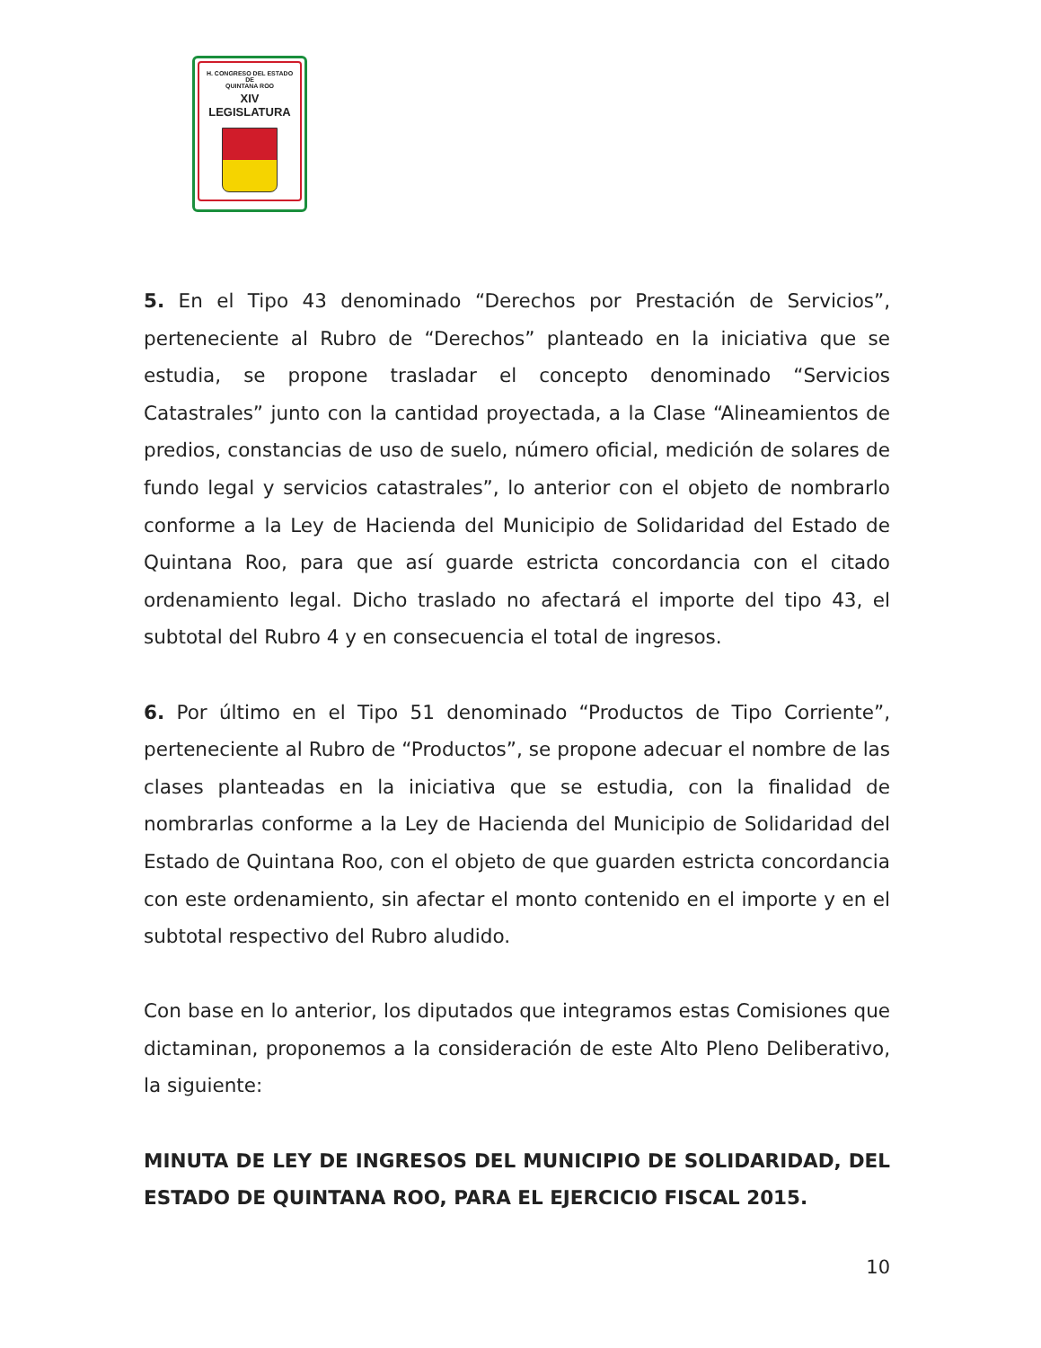H. CONGRESO DEL ESTADO
DE
QUINTANA ROO
XIV LEGISLATURA
5. En el Tipo 43 denominado “Derechos por Prestación de Servicios”, perteneciente al Rubro de “Derechos” planteado en la iniciativa que se estudia, se propone trasladar el concepto denominado “Servicios Catastrales” junto con la cantidad proyectada, a la Clase “Alineamientos de predios, constancias de uso de suelo, número oficial, medición de solares de fundo legal y servicios catastrales”, lo anterior con el objeto de nombrarlo conforme a la Ley de Hacienda del Municipio de Solidaridad del Estado de Quintana Roo, para que así guarde estricta concordancia con el citado ordenamiento legal. Dicho traslado no afectará el importe del tipo 43, el subtotal del Rubro 4 y en consecuencia el total de ingresos.
6. Por último en el Tipo 51 denominado “Productos de Tipo Corriente”, perteneciente al Rubro de “Productos”, se propone adecuar el nombre de las clases planteadas en la iniciativa que se estudia, con la finalidad de nombrarlas conforme a la Ley de Hacienda del Municipio de Solidaridad del Estado de Quintana Roo, con el objeto de que guarden estricta concordancia con este ordenamiento, sin afectar el monto contenido en el importe y en el subtotal respectivo del Rubro aludido.
Con base en lo anterior, los diputados que integramos estas Comisiones que dictaminan, proponemos a la consideración de este Alto Pleno Deliberativo, la siguiente:
MINUTA DE LEY DE INGRESOS DEL MUNICIPIO DE SOLIDARIDAD, DEL ESTADO DE QUINTANA ROO, PARA EL EJERCICIO FISCAL 2015.
10